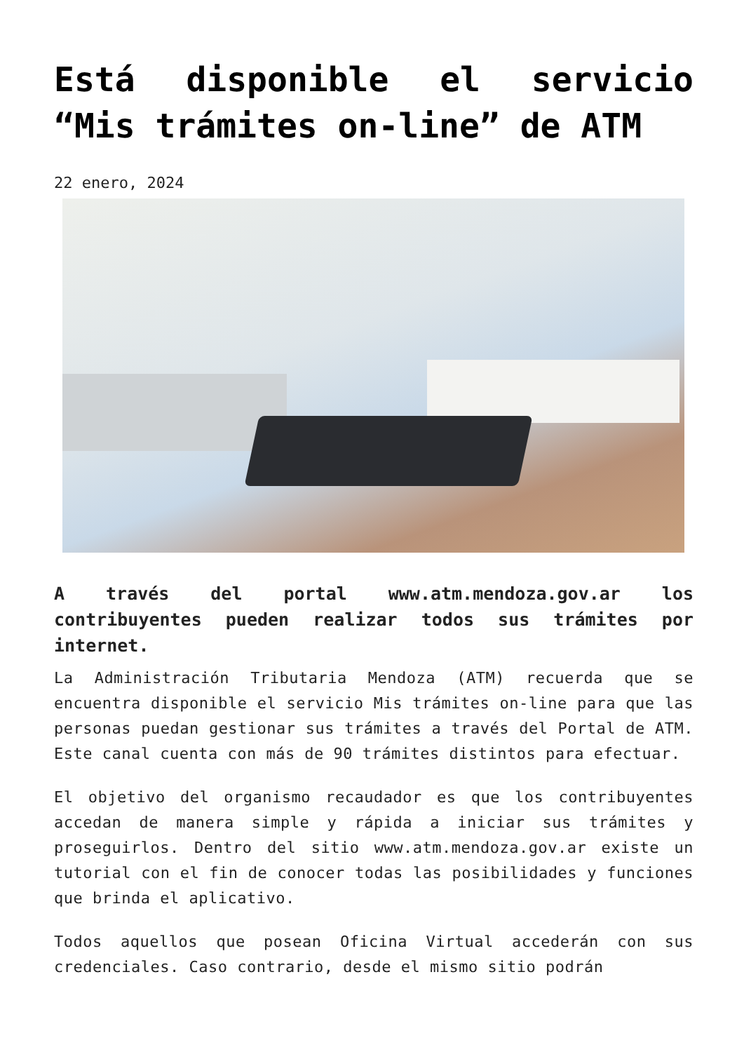Está disponible el servicio “Mis trámites on-line” de ATM
22 enero, 2024
A través del portal www.atm.mendoza.gov.ar los contribuyentes pueden realizar todos sus trámites por internet.
La Administración Tributaria Mendoza (ATM) recuerda que se encuentra disponible el servicio Mis trámites on-line para que las personas puedan gestionar sus trámites a través del Portal de ATM. Este canal cuenta con más de 90 trámites distintos para efectuar.
El objetivo del organismo recaudador es que los contribuyentes accedan de manera simple y rápida a iniciar sus trámites y proseguirlos. Dentro del sitio www.atm.mendoza.gov.ar existe un tutorial con el fin de conocer todas las posibilidades y funciones que brinda el aplicativo.
Todos aquellos que posean Oficina Virtual accederán con sus credenciales. Caso contrario, desde el mismo sitio podrán